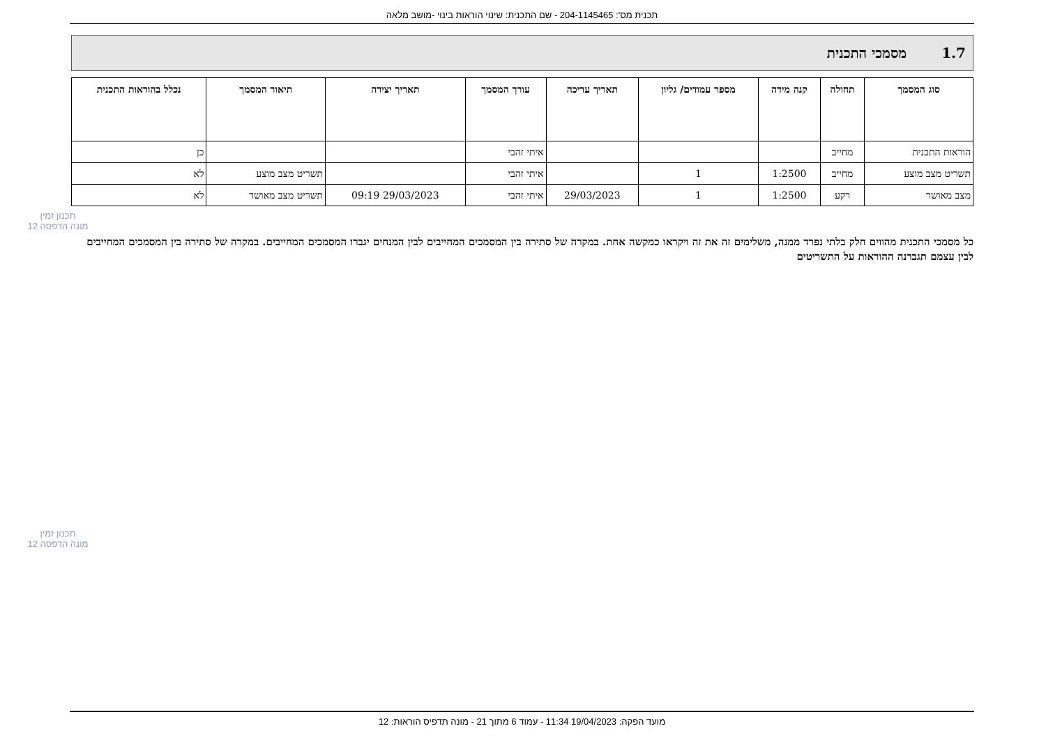תכנית מס': 204-1145465 - שם התכנית: שינוי הוראות בינוי -מושב מלאה
1.7מסמכי התכנית
| סוג המסמך | תחולה | קנה מידה | מספר עמודים/ גליון | תאריך עריכה | עורך המסמך | תאריך יצירה | תיאור המסמך | נכלל בהוראות התכנית |
| --- | --- | --- | --- | --- | --- | --- | --- | --- |
| הוראות התכנית | מחייב | | | | איתי זהבי | | | כן |
| תשריט מצב מוצע | מחייב | 1:2500 | 1 | | איתי זהבי | | תשריט מצב מוצע | לא |
| מצב מאושר | רקע | 1:2500 | 1 | 29/03/2023 | איתי זהבי | 29/03/2023 09:19 | תשריט מצב מאושר | לא |
תכנון זמין
מונה הדפסה 12
כל מסמכי התכנית מהווים חלק בלתי נפרד ממנה, משלימים זה את זה ויקראו כמקשה אחת. במקרה של סתירה בין המסמכים המחייבים לבין המנחים יגברו המסמכים המחייבים. במקרה של סתירה בין המסמכים המחייבים לבין עצמם תגברנה ההוראות על התשריטים
תכנון זמין
מונה הדפסה 12
מועד הפקה: 19/04/2023 11:34 - עמוד 6 מתוך 21 - מונה תדפיס הוראות: 12